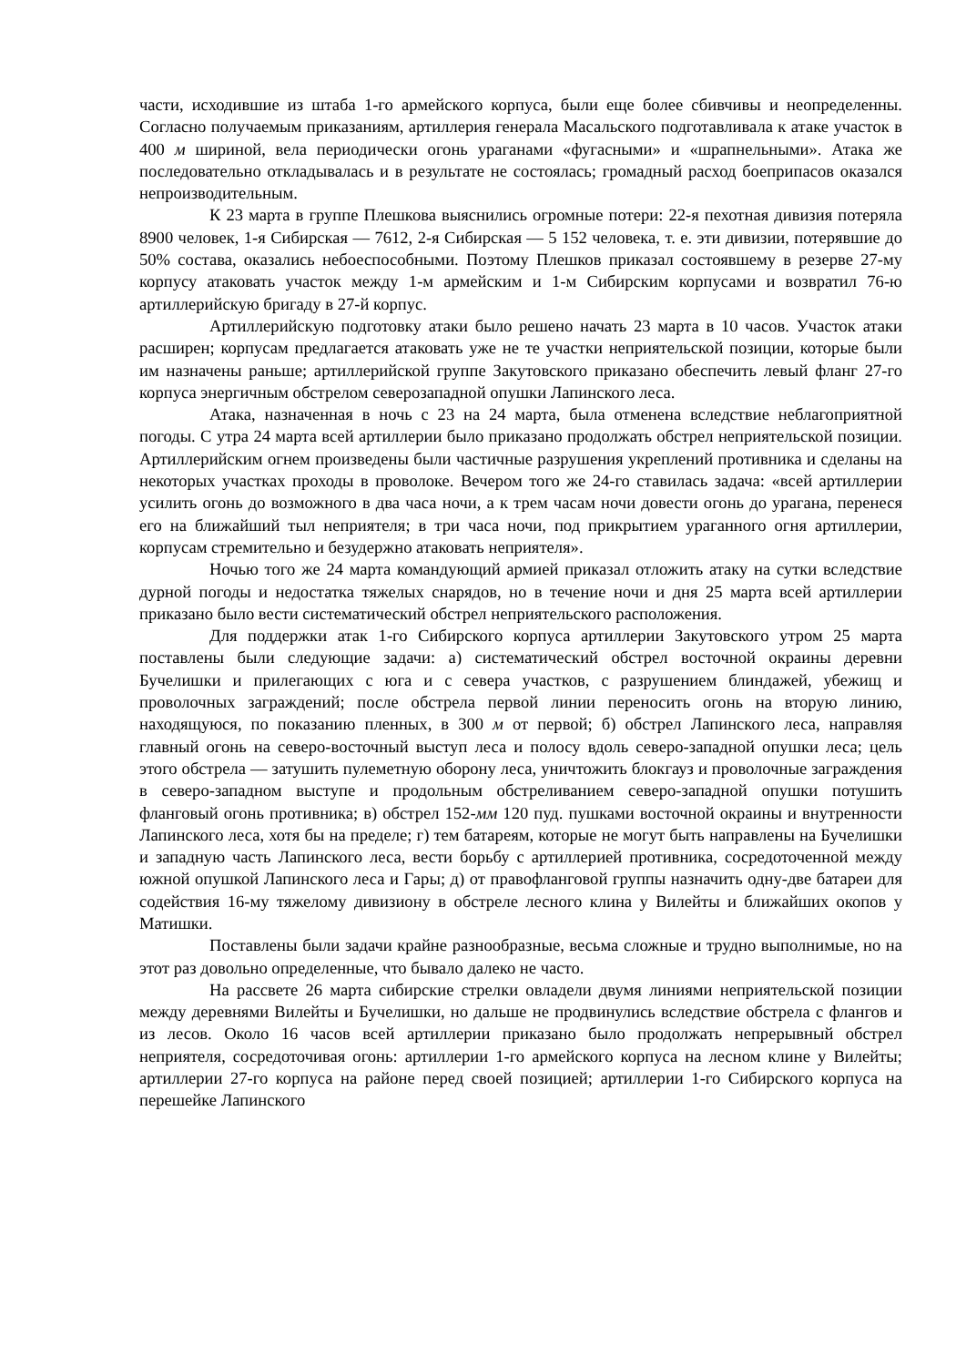части, исходившие из штаба 1-го армейского корпуса, были еще более сбивчивы и неопределенны. Согласно получаемым приказаниям, артиллерия генерала Масальского подготавливала к атаке участок в 400 м шириной, вела периодически огонь ураганами «фугасными» и «шрапнельными». Атака же последовательно откладывалась и в результате не состоялась; громадный расход боеприпасов оказался непроизводительным.
К 23 марта в группе Плешкова выяснились огромные потери: 22-я пехотная дивизия потеряла 8900 человек, 1-я Сибирская — 7612, 2-я Сибирская — 5 152 человека, т. е. эти дивизии, потерявшие до 50% состава, оказались небоеспособными. Поэтому Плешков приказал состоявшему в резерве 27-му корпусу атаковать участок между 1-м армейским и 1-м Сибирским корпусами и возвратил 76-ю артиллерийскую бригаду в 27-й корпус.
Артиллерийскую подготовку атаки было решено начать 23 марта в 10 часов. Участок атаки расширен; корпусам предлагается атаковать уже не те участки неприятельской позиции, которые были им назначены раньше; артиллерийской группе Закутовского приказано обеспечить левый фланг 27-го корпуса энергичным обстрелом северозападной опушки Лапинского леса.
Атака, назначенная в ночь с 23 на 24 марта, была отменена вследствие неблагоприятной погоды. С утра 24 марта всей артиллерии было приказано продолжать обстрел неприятельской позиции. Артиллерийским огнем произведены были частичные разрушения укреплений противника и сделаны на некоторых участках проходы в проволоке. Вечером того же 24-го ставилась задача: «всей артиллерии усилить огонь до возможного в два часа ночи, а к трем часам ночи довести огонь до урагана, перенеся его на ближайший тыл неприятеля; в три часа ночи, под прикрытием ураганного огня артиллерии, корпусам стремительно и безудержно атаковать неприятеля».
Ночью того же 24 марта командующий армией приказал отложить атаку на сутки вследствие дурной погоды и недостатка тяжелых снарядов, но в течение ночи и дня 25 марта всей артиллерии приказано было вести систематический обстрел неприятельского расположения.
Для поддержки атак 1-го Сибирского корпуса артиллерии Закутовского утром 25 марта поставлены были следующие задачи: а) систематический обстрел восточной окраины деревни Бучелишки и прилегающих с юга и с севера участков, с разрушением блиндажей, убежищ и проволочных заграждений; после обстрела первой линии переносить огонь на вторую линию, находящуюся, по показанию пленных, в 300 м от первой; б) обстрел Лапинского леса, направляя главный огонь на северо-восточный выступ леса и полосу вдоль северо-западной опушки леса; цель этого обстрела — затушить пулеметную оборону леса, уничтожить блокгауз и проволочные заграждения в северо-западном выступе и продольным обстреливанием северо-западной опушки потушить фланговый огонь противника; в) обстрел 152-мм 120 пуд. пушками восточной окраины и внутренности Лапинского леса, хотя бы на пределе; г) тем батареям, которые не могут быть направлены на Бучелишки и западную часть Лапинского леса, вести борьбу с артиллерией противника, сосредоточенной между южной опушкой Лапинского леса и Гары; д) от правофланговой группы назначить одну-две батареи для содействия 16-му тяжелому дивизиону в обстреле лесного клина у Вилейты и ближайших окопов у Матишки.
Поставлены были задачи крайне разнообразные, весьма сложные и трудно выполнимые, но на этот раз довольно определенные, что бывало далеко не часто.
На рассвете 26 марта сибирские стрелки овладели двумя линиями неприятельской позиции между деревнями Вилейты и Бучелишки, но дальше не продвинулись вследствие обстрела с флангов и из лесов. Около 16 часов всей артиллерии приказано было продолжать непрерывный обстрел неприятеля, сосредоточивая огонь: артиллерии 1-го армейского корпуса на лесном клине у Вилейты; артиллерии 27-го корпуса на районе перед своей позицией; артиллерии 1-го Сибирского корпуса на перешейке Лапинского